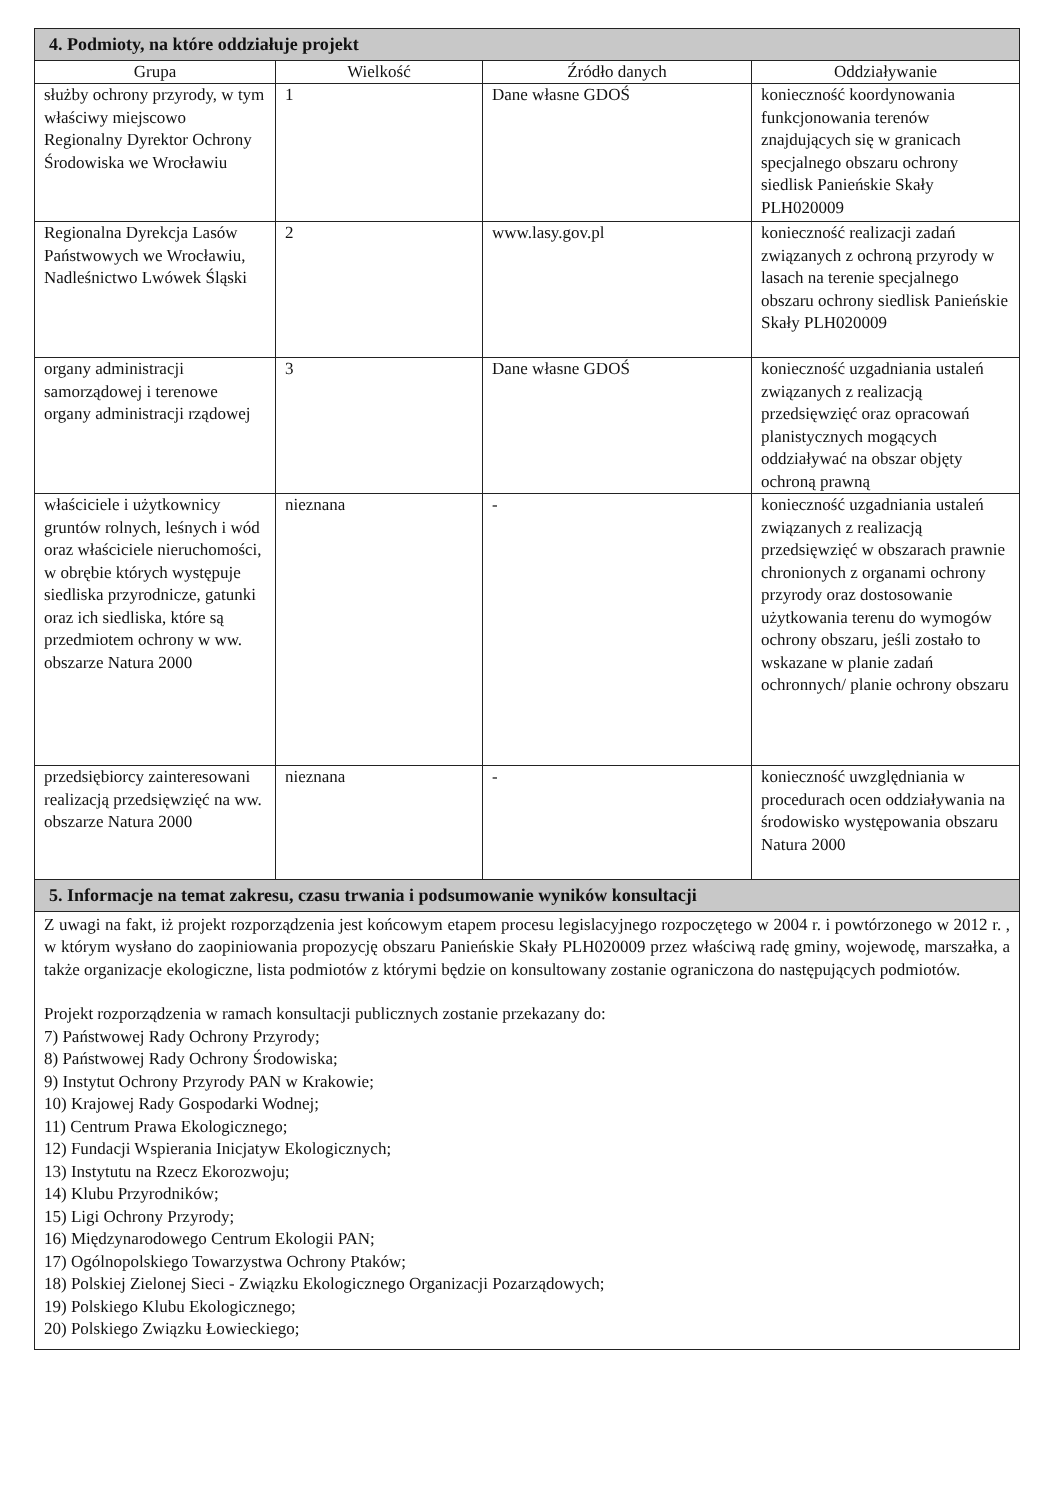| 4. Podmioty, na które oddziałuje projekt | | | |
| Grupa | Wielkość | Źródło danych | Oddziaływanie |
| służby ochrony przyrody, w tym właściwy miejscowo Regionalny Dyrektor Ochrony Środowiska we Wrocławiu | 1 | Dane własne GDOŚ | konieczność koordynowania funkcjonowania terenów znajdujących się w granicach specjalnego obszaru ochrony siedlisk Panieńskie Skały PLH020009 |
| Regionalna Dyrekcja Lasów Państwowych we Wrocławiu, Nadleśnictwo Lwówek Śląski | 2 | www.lasy.gov.pl | konieczność realizacji zadań związanych z ochroną przyrody w lasach na terenie specjalnego obszaru ochrony siedlisk Panieńskie Skały PLH020009 |
| organy administracji samorządowej i terenowe organy administracji rządowej | 3 | Dane własne GDOŚ | konieczność uzgadniania ustaleń związanych z realizacją przedsięwzięć oraz opracowań planistycznych mogących oddziaływać na obszar objęty ochroną prawną |
| właściciele i użytkownicy gruntów rolnych, leśnych i wód oraz właściciele nieruchomości, w obrębie których występuje siedliska przyrodnicze, gatunki oraz ich siedliska, które są przedmiotem ochrony w ww. obszarze Natura 2000 | nieznana | - | konieczność uzgadniania ustaleń związanych z realizacją przedsięwzięć w obszarach prawnie chronionych z organami ochrony przyrody oraz dostosowanie użytkowania terenu do wymogów ochrony obszaru, jeśli zostało to wskazane w planie zadań ochronnych/ planie ochrony obszaru |
| przedsiębiorcy zainteresowani realizacją przedsięwzięć na ww. obszarze Natura 2000 | nieznana | - | konieczność uwzględniania w procedurach ocen oddziaływania na środowisko występowania obszaru Natura 2000 |
| 5. Informacje na temat zakresu, czasu trwania i podsumowanie wyników konsultacji | | | |
| Z uwagi na fakt, iż projekt rozporządzenia jest końcowym etapem procesu legislacyjnego rozpoczętego w 2004 r. i powtórzonego w 2012 r. , w którym wysłano do zaopiniowania propozycję obszaru Panieńskie Skały PLH020009 przez właściwą radę gminy, wojewodę, marszałka, a także organizacje ekologiczne, lista podmiotów z którymi będzie on konsultowany zostanie ograniczona do następujących podmiotów. Projekt rozporządzenia w ramach konsultacji publicznych zostanie przekazany do: 7) Państwowej Rady Ochrony Przyrody; 8) Państwowej Rady Ochrony Środowiska; 9) Instytut Ochrony Przyrody PAN w Krakowie; 10) Krajowej Rady Gospodarki Wodnej; 11) Centrum Prawa Ekologicznego; 12) Fundacji Wspierania Inicjatyw Ekologicznych; 13) Instytutu na Rzecz Ekorozwoju; 14) Klubu Przyrodników; 15) Ligi Ochrony Przyrody; 16) Międzynarodowego Centrum Ekologii PAN; 17) Ogólnopolskiego Towarzystwa Ochrony Ptaków; 18) Polskiej Zielonej Sieci - Związku Ekologicznego Organizacji Pozarządowych; 19) Polskiego Klubu Ekologicznego; 20) Polskiego Związku Łowieckiego; | | | |